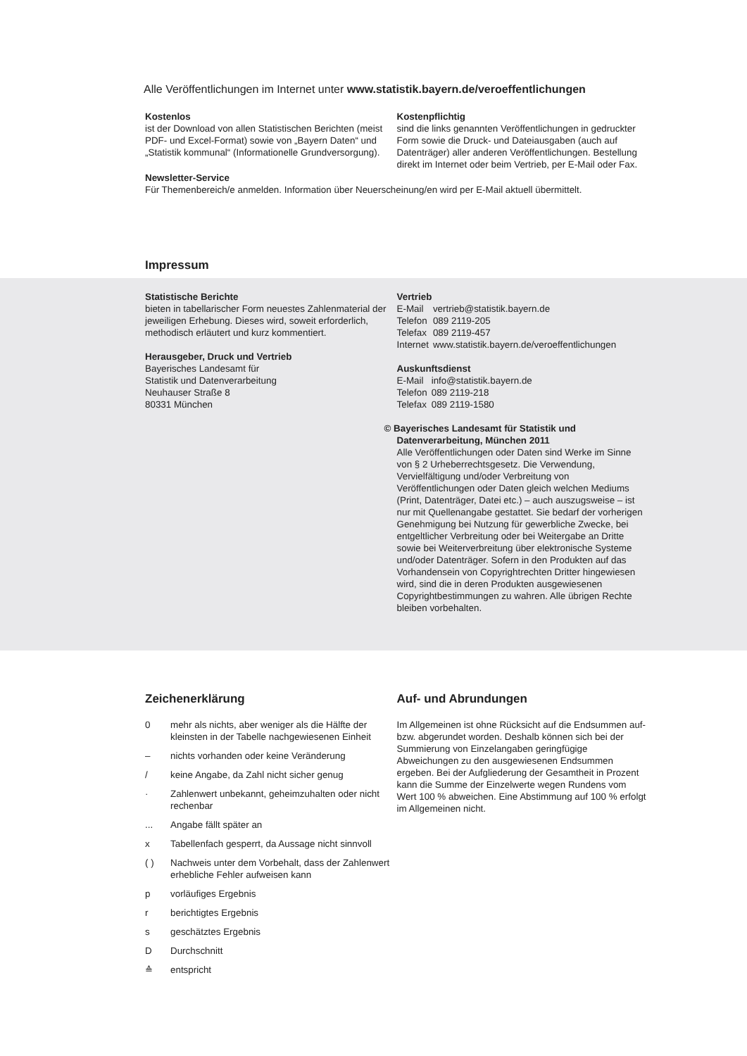Alle Veröffentlichungen im Internet unter www.statistik.bayern.de/veroeffentlichungen
Kostenlos
ist der Download von allen Statistischen Berichten (meist PDF- und Excel-Format) sowie von „Bayern Daten“ und „Statistik kommunal“ (Informationelle Grundversorgung).
Kostenpflichtig
sind die links genannten Veröffentlichungen in gedruckter Form sowie die Druck- und Dateiausgaben (auch auf Datenträger) aller anderen Veröffentlichungen. Bestellung direkt im Internet oder beim Vertrieb, per E-Mail oder Fax.
Newsletter-Service
Für Themenbereich/e anmelden. Information über Neuerscheinung/en wird per E-Mail aktuell übermittelt.
Impressum
Statistische Berichte
bieten in tabellarischer Form neuestes Zahlenmaterial der jeweiligen Erhebung. Dieses wird, soweit erforderlich, methodisch erläutert und kurz kommentiert.
Herausgeber, Druck und Vertrieb
Bayerisches Landesamt für
Statistik und Datenverarbeitung
Neuhauser Straße 8
80331 München
Vertrieb
| E-Mail | vertrieb@statistik.bayern.de |
| Telefon | 089 2119-205 |
| Telefax | 089 2119-457 |
| Internet | www.statistik.bayern.de/veroeffentlichungen |
Auskunftsdienst
| E-Mail | info@statistik.bayern.de |
| Telefon | 089 2119-218 |
| Telefax | 089 2119-1580 |
© Bayerisches Landesamt für Statistik und
Datenverarbeitung, München 2011
Alle Veröffentlichungen oder Daten sind Werke im Sinne von § 2 Urheberrechtsgesetz. Die Verwendung, Vervielfältigung und/oder Verbreitung von Veröffentlichungen oder Daten gleich welchen Mediums (Print, Datenträger, Datei etc.) – auch auszugsweise – ist nur mit Quellenangabe gestattet. Sie bedarf der vorherigen Genehmigung bei Nutzung für gewerbliche Zwecke, bei entgeltlicher Verbreitung oder bei Weitergabe an Dritte sowie bei Weiterverbreitung über elektronische Systeme und/oder Datenträger. Sofern in den Produkten auf das Vorhandensein von Copyrightrechten Dritter hingewiesen wird, sind die in deren Produkten ausgewiesenen Copyrightbestimmungen zu wahren. Alle übrigen Rechte bleiben vorbehalten.
Zeichenerklärung
| 0 | mehr als nichts, aber weniger als die Hälfte der kleinsten in der Tabelle nachgewiesenen Einheit |
| – | nichts vorhanden oder keine Veränderung |
| / | keine Angabe, da Zahl nicht sicher genug |
| · | Zahlenwert unbekannt, geheimzuhalten oder nicht rechenbar |
| ... | Angabe fällt später an |
| x | Tabellenfach gesperrt, da Aussage nicht sinnvoll |
| ( ) | Nachweis unter dem Vorbehalt, dass der Zahlenwert erhebliche Fehler aufweisen kann |
| p | vorläufiges Ergebnis |
| r | berichtigtes Ergebnis |
| s | geschätztes Ergebnis |
| D | Durchschnitt |
| ≙ | entspricht |
Auf- und Abrundungen
Im Allgemeinen ist ohne Rücksicht auf die Endsummen auf- bzw. abgerundet worden. Deshalb können sich bei der Summierung von Einzelangaben geringfügige Abweichungen zu den ausgewiesenen Endsummen ergeben. Bei der Aufgliederung der Gesamtheit in Prozent kann die Summe der Einzelwerte wegen Rundens vom Wert 100 % abweichen. Eine Abstimmung auf 100 % erfolgt im Allgemeinen nicht.